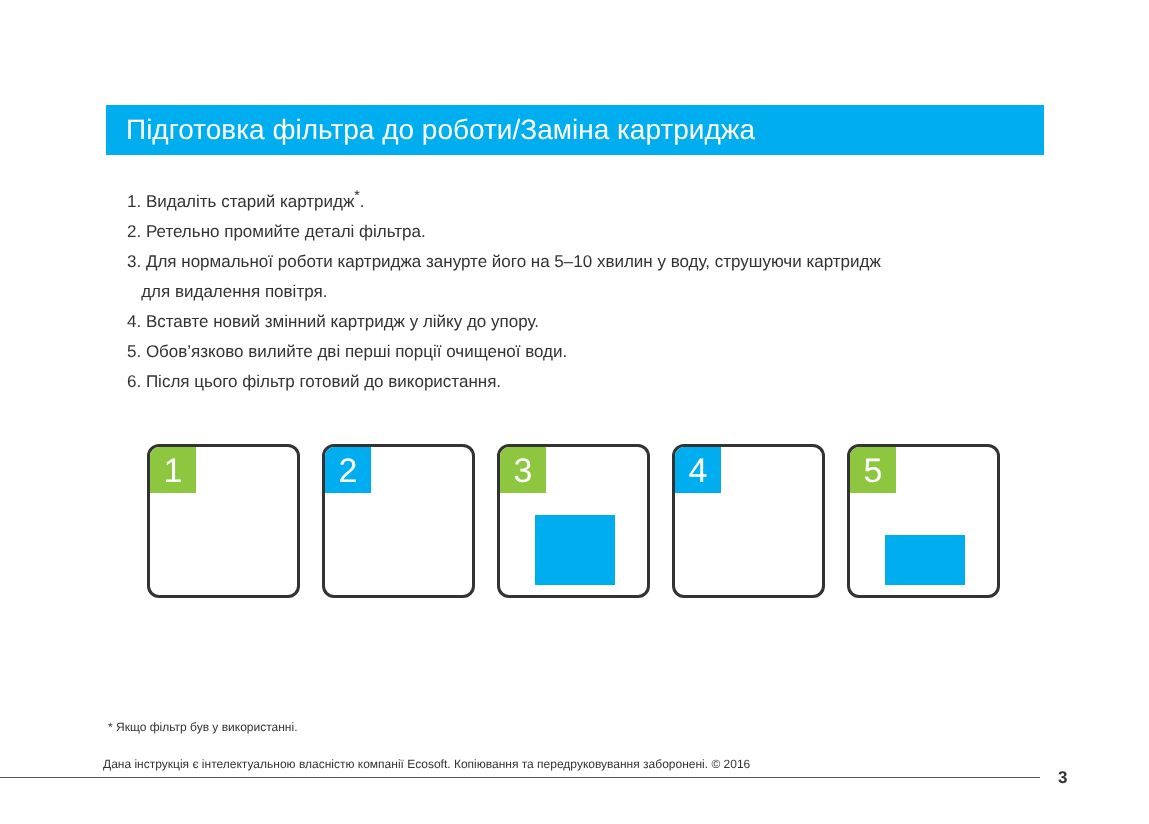Підготовка фільтра до роботи/Заміна картриджа
1. Видаліть старий картридж<sup>*</sup>.
2. Ретельно промийте деталі фільтра.
3. Для нормальної роботи картриджа занурте його на 5–10 хвилин у воду, струшуючи картридж
для видалення повітря.
4. Вставте новий змінний картридж у лійку до упору.
5. Обов’язково вилийте дві перші порції очищеної води.
6. Після цього фільтр готовий до використання.
1
2
3
4
5
* Якщо фільтр був у використанні.
Дана інструкція є інтелектуальною власністю компанії Ecosoft. Копіювання та передруковування заборонені. © 2016
3